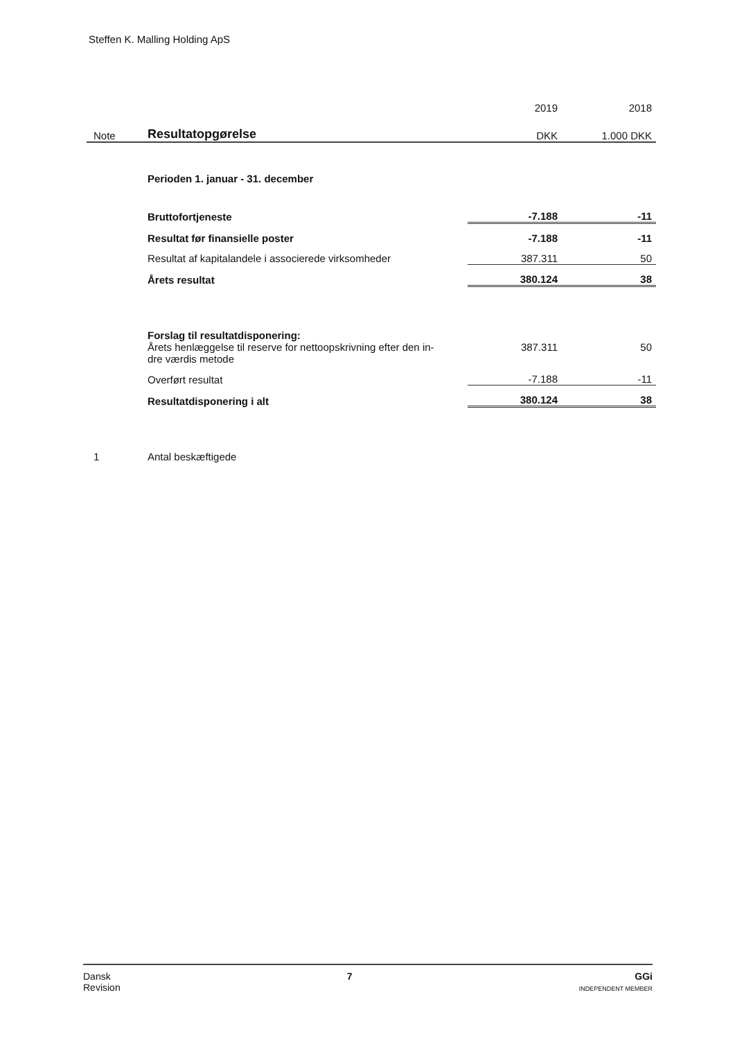Steffen K. Malling Holding ApS
| | | 2019 | 2018 |
| --- | --- | --- | --- |
| Note | Resultatopgørelse | DKK | 1.000 DKK |
| | Perioden 1. januar - 31. december | | |
| | Bruttofortjeneste | -7.188 | -11 |
| | Resultat før finansielle poster | -7.188 | -11 |
| | Resultat af kapitalandele i associerede virksomheder | 387.311 | 50 |
| | Årets resultat | 380.124 | 38 |
| | Forslag til resultatdisponering: | | |
| | Årets henlæggelse til reserve for nettoopskrivning efter den in- dre værdis metode | 387.311 | 50 |
| | Overført resultat | -7.188 | -11 |
| | Resultatdisponering i alt | 380.124 | 38 |
| 1 | Antal beskæftigede | | |
Dansk
Revision 7 GGi
INDEPENDENT MEMBER